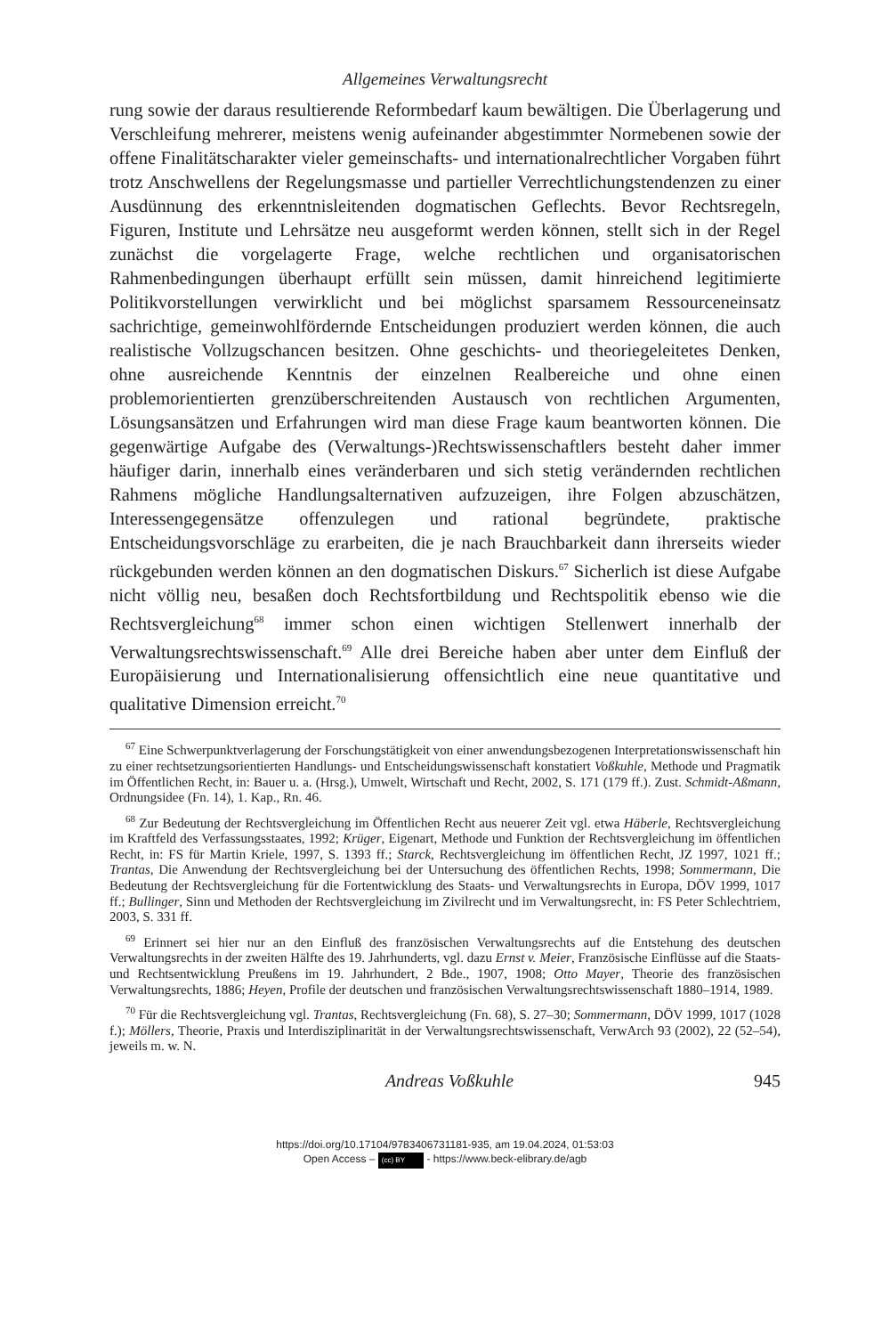Allgemeines Verwaltungsrecht
rung sowie der daraus resultierende Reformbedarf kaum bewältigen. Die Überlagerung und Verschleifung mehrerer, meistens wenig aufeinander abgestimmter Normebenen sowie der offene Finalitätscharakter vieler gemeinschafts- und internationalrechtlicher Vorgaben führt trotz Anschwellens der Regelungsmasse und partieller Verrechtlichungstendenzen zu einer Ausdünnung des erkenntnisleitenden dogmatischen Geflechts. Bevor Rechtsregeln, Figuren, Institute und Lehrsätze neu ausgeformt werden können, stellt sich in der Regel zunächst die vorgelagerte Frage, welche rechtlichen und organisatorischen Rahmenbedingungen überhaupt erfüllt sein müssen, damit hinreichend legitimierte Politikvorstellungen verwirklicht und bei möglichst sparsamem Ressourceneinsatz sachrichtige, gemeinwohlfördernde Entscheidungen produziert werden können, die auch realistische Vollzugschancen besitzen. Ohne geschichts- und theoriegeleitetes Denken, ohne ausreichende Kenntnis der einzelnen Realbereiche und ohne einen problemorientierten grenzüberschreitenden Austausch von rechtlichen Argumenten, Lösungsansätzen und Erfahrungen wird man diese Frage kaum beantworten können. Die gegenwärtige Aufgabe des (Verwaltungs-)Rechtswissenschaftlers besteht daher immer häufiger darin, innerhalb eines veränderbaren und sich stetig verändernden rechtlichen Rahmens mögliche Handlungsalternativen aufzuzeigen, ihre Folgen abzuschätzen, Interessengegensätze offenzulegen und rational begründete, praktische Entscheidungsvorschläge zu erarbeiten, die je nach Brauchbarkeit dann ihrerseits wieder rückgebunden werden können an den dogmatischen Diskurs.<sup>67</sup> Sicherlich ist diese Aufgabe nicht völlig neu, besaßen doch Rechtsfortbildung und Rechtspolitik ebenso wie die Rechtsvergleichung<sup>68</sup> immer schon einen wichtigen Stellenwert innerhalb der Verwaltungsrechtswissenschaft.<sup>69</sup> Alle drei Bereiche haben aber unter dem Einfluß der Europäisierung und Internationalisierung offensichtlich eine neue quantitative und qualitative Dimension erreicht.<sup>70</sup>
<sup>67</sup> Eine Schwerpunktverlagerung der Forschungstätigkeit von einer anwendungsbezogenen Interpretationswissenschaft hin zu einer rechtsetzungsorientierten Handlungs- und Entscheidungswissenschaft konstatiert Voßkuhle, Methode und Pragmatik im Öffentlichen Recht, in: Bauer u. a. (Hrsg.), Umwelt, Wirtschaft und Recht, 2002, S. 171 (179 ff.). Zust. Schmidt-Aßmann, Ordnungsidee (Fn. 14), 1. Kap., Rn. 46.
<sup>68</sup> Zur Bedeutung der Rechtsvergleichung im Öffentlichen Recht aus neuerer Zeit vgl. etwa Häberle, Rechtsvergleichung im Kraftfeld des Verfassungsstaates, 1992; Krüger, Eigenart, Methode und Funktion der Rechtsvergleichung im öffentlichen Recht, in: FS für Martin Kriele, 1997, S. 1393 ff.; Starck, Rechtsvergleichung im öffentlichen Recht, JZ 1997, 1021 ff.; Trantas, Die Anwendung der Rechtsvergleichung bei der Untersuchung des öffentlichen Rechts, 1998; Sommermann, Die Bedeutung der Rechtsvergleichung für die Fortentwicklung des Staats- und Verwaltungsrechts in Europa, DÖV 1999, 1017 ff.; Bullinger, Sinn und Methoden der Rechtsvergleichung im Zivilrecht und im Verwaltungsrecht, in: FS Peter Schlechtriem, 2003, S. 331 ff.
<sup>69</sup> Erinnert sei hier nur an den Einfluß des französischen Verwaltungsrechts auf die Entstehung des deutschen Verwaltungsrechts in der zweiten Hälfte des 19. Jahrhunderts, vgl. dazu Ernst v. Meier, Französische Einflüsse auf die Staats- und Rechtsentwicklung Preußens im 19. Jahrhundert, 2 Bde., 1907, 1908; Otto Mayer, Theorie des französischen Verwaltungsrechts, 1886; Heyen, Profile der deutschen und französischen Verwaltungsrechtswissenschaft 1880–1914, 1989.
<sup>70</sup> Für die Rechtsvergleichung vgl. Trantas, Rechtsvergleichung (Fn. 68), S. 27–30; Sommermann, DÖV 1999, 1017 (1028 f.); Möllers, Theorie, Praxis und Interdisziplinarität in der Verwaltungsrechtswissenschaft, VerwArch 93 (2002), 22 (52–54), jeweils m. w. N.
Andreas Voßkuhle 945
https://doi.org/10.17104/9783406731181-935, am 19.04.2024, 01:53:03
Open Access – (cc) BY - https://www.beck-elibrary.de/agb